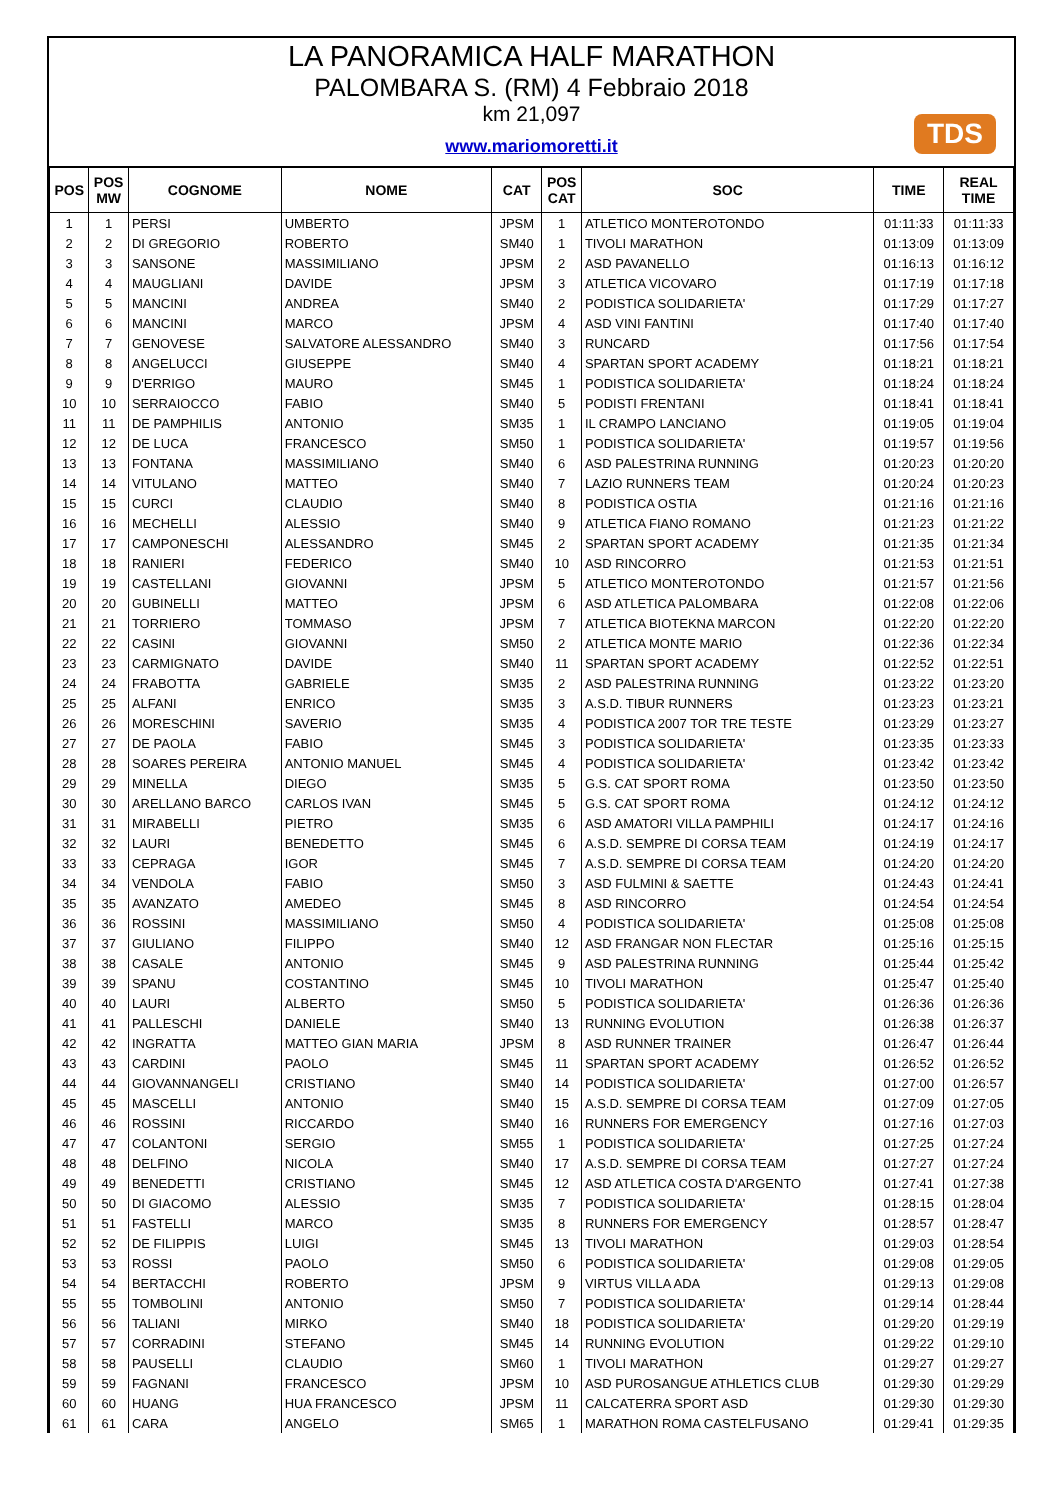LA PANORAMICA HALF MARATHON
PALOMBARA S. (RM) 4 Febbraio 2018
km 21,097
www.mariomoretti.it
TDS
| POS | POS MW | COGNOME | NOME | CAT | POS CAT | SOC | TIME | REAL TIME |
| --- | --- | --- | --- | --- | --- | --- | --- | --- |
| 1 | 1 | PERSI | UMBERTO | JPSM | 1 | ATLETICO MONTEROTONDO | 01:11:33 | 01:11:33 |
| 2 | 2 | DI GREGORIO | ROBERTO | SM40 | 1 | TIVOLI MARATHON | 01:13:09 | 01:13:09 |
| 3 | 3 | SANSONE | MASSIMILIANO | JPSM | 2 | ASD PAVANELLO | 01:16:13 | 01:16:12 |
| 4 | 4 | MAUGLIANI | DAVIDE | JPSM | 3 | ATLETICA VICOVARO | 01:17:19 | 01:17:18 |
| 5 | 5 | MANCINI | ANDREA | SM40 | 2 | PODISTICA SOLIDARIETA' | 01:17:29 | 01:17:27 |
| 6 | 6 | MANCINI | MARCO | JPSM | 4 | ASD VINI FANTINI | 01:17:40 | 01:17:40 |
| 7 | 7 | GENOVESE | SALVATORE ALESSANDRO | SM40 | 3 | RUNCARD | 01:17:56 | 01:17:54 |
| 8 | 8 | ANGELUCCI | GIUSEPPE | SM40 | 4 | SPARTAN SPORT ACADEMY | 01:18:21 | 01:18:21 |
| 9 | 9 | D'ERRIGO | MAURO | SM45 | 1 | PODISTICA SOLIDARIETA' | 01:18:24 | 01:18:24 |
| 10 | 10 | SERRAIOCCO | FABIO | SM40 | 5 | PODISTI FRENTANI | 01:18:41 | 01:18:41 |
| 11 | 11 | DE PAMPHILIS | ANTONIO | SM35 | 1 | IL CRAMPO LANCIANO | 01:19:05 | 01:19:04 |
| 12 | 12 | DE LUCA | FRANCESCO | SM50 | 1 | PODISTICA SOLIDARIETA' | 01:19:57 | 01:19:56 |
| 13 | 13 | FONTANA | MASSIMILIANO | SM40 | 6 | ASD PALESTRINA RUNNING | 01:20:23 | 01:20:20 |
| 14 | 14 | VITULANO | MATTEO | SM40 | 7 | LAZIO RUNNERS TEAM | 01:20:24 | 01:20:23 |
| 15 | 15 | CURCI | CLAUDIO | SM40 | 8 | PODISTICA OSTIA | 01:21:16 | 01:21:16 |
| 16 | 16 | MECHELLI | ALESSIO | SM40 | 9 | ATLETICA FIANO ROMANO | 01:21:23 | 01:21:22 |
| 17 | 17 | CAMPONESCHI | ALESSANDRO | SM45 | 2 | SPARTAN SPORT ACADEMY | 01:21:35 | 01:21:34 |
| 18 | 18 | RANIERI | FEDERICO | SM40 | 10 | ASD RINCORRO | 01:21:53 | 01:21:51 |
| 19 | 19 | CASTELLANI | GIOVANNI | JPSM | 5 | ATLETICO MONTEROTONDO | 01:21:57 | 01:21:56 |
| 20 | 20 | GUBINELLI | MATTEO | JPSM | 6 | ASD ATLETICA PALOMBARA | 01:22:08 | 01:22:06 |
| 21 | 21 | TORRIERO | TOMMASO | JPSM | 7 | ATLETICA BIOTEKNA MARCON | 01:22:20 | 01:22:20 |
| 22 | 22 | CASINI | GIOVANNI | SM50 | 2 | ATLETICA MONTE MARIO | 01:22:36 | 01:22:34 |
| 23 | 23 | CARMIGNATO | DAVIDE | SM40 | 11 | SPARTAN SPORT ACADEMY | 01:22:52 | 01:22:51 |
| 24 | 24 | FRABOTTA | GABRIELE | SM35 | 2 | ASD PALESTRINA RUNNING | 01:23:22 | 01:23:20 |
| 25 | 25 | ALFANI | ENRICO | SM35 | 3 | A.S.D. TIBUR RUNNERS | 01:23:23 | 01:23:21 |
| 26 | 26 | MORESCHINI | SAVERIO | SM35 | 4 | PODISTICA 2007 TOR TRE TESTE | 01:23:29 | 01:23:27 |
| 27 | 27 | DE PAOLA | FABIO | SM45 | 3 | PODISTICA SOLIDARIETA' | 01:23:35 | 01:23:33 |
| 28 | 28 | SOARES PEREIRA | ANTONIO MANUEL | SM45 | 4 | PODISTICA SOLIDARIETA' | 01:23:42 | 01:23:42 |
| 29 | 29 | MINELLA | DIEGO | SM35 | 5 | G.S. CAT SPORT ROMA | 01:23:50 | 01:23:50 |
| 30 | 30 | ARELLANO BARCO | CARLOS IVAN | SM45 | 5 | G.S. CAT SPORT ROMA | 01:24:12 | 01:24:12 |
| 31 | 31 | MIRABELLI | PIETRO | SM35 | 6 | ASD AMATORI VILLA PAMPHILI | 01:24:17 | 01:24:16 |
| 32 | 32 | LAURI | BENEDETTO | SM45 | 6 | A.S.D. SEMPRE DI CORSA TEAM | 01:24:19 | 01:24:17 |
| 33 | 33 | CEPRAGA | IGOR | SM45 | 7 | A.S.D. SEMPRE DI CORSA TEAM | 01:24:20 | 01:24:20 |
| 34 | 34 | VENDOLA | FABIO | SM50 | 3 | ASD FULMINI & SAETTE | 01:24:43 | 01:24:41 |
| 35 | 35 | AVANZATO | AMEDEO | SM45 | 8 | ASD RINCORRO | 01:24:54 | 01:24:54 |
| 36 | 36 | ROSSINI | MASSIMILIANO | SM50 | 4 | PODISTICA SOLIDARIETA' | 01:25:08 | 01:25:08 |
| 37 | 37 | GIULIANO | FILIPPO | SM40 | 12 | ASD FRANGAR NON FLECTAR | 01:25:16 | 01:25:15 |
| 38 | 38 | CASALE | ANTONIO | SM45 | 9 | ASD PALESTRINA RUNNING | 01:25:44 | 01:25:42 |
| 39 | 39 | SPANU | COSTANTINO | SM45 | 10 | TIVOLI MARATHON | 01:25:47 | 01:25:40 |
| 40 | 40 | LAURI | ALBERTO | SM50 | 5 | PODISTICA SOLIDARIETA' | 01:26:36 | 01:26:36 |
| 41 | 41 | PALLESCHI | DANIELE | SM40 | 13 | RUNNING EVOLUTION | 01:26:38 | 01:26:37 |
| 42 | 42 | INGRATTA | MATTEO GIAN MARIA | JPSM | 8 | ASD RUNNER TRAINER | 01:26:47 | 01:26:44 |
| 43 | 43 | CARDINI | PAOLO | SM45 | 11 | SPARTAN SPORT ACADEMY | 01:26:52 | 01:26:52 |
| 44 | 44 | GIOVANNANGELI | CRISTIANO | SM40 | 14 | PODISTICA SOLIDARIETA' | 01:27:00 | 01:26:57 |
| 45 | 45 | MASCELLI | ANTONIO | SM40 | 15 | A.S.D. SEMPRE DI CORSA TEAM | 01:27:09 | 01:27:05 |
| 46 | 46 | ROSSINI | RICCARDO | SM40 | 16 | RUNNERS FOR EMERGENCY | 01:27:16 | 01:27:03 |
| 47 | 47 | COLANTONI | SERGIO | SM55 | 1 | PODISTICA SOLIDARIETA' | 01:27:25 | 01:27:24 |
| 48 | 48 | DELFINO | NICOLA | SM40 | 17 | A.S.D. SEMPRE DI CORSA TEAM | 01:27:27 | 01:27:24 |
| 49 | 49 | BENEDETTI | CRISTIANO | SM45 | 12 | ASD ATLETICA COSTA D'ARGENTO | 01:27:41 | 01:27:38 |
| 50 | 50 | DI GIACOMO | ALESSIO | SM35 | 7 | PODISTICA SOLIDARIETA' | 01:28:15 | 01:28:04 |
| 51 | 51 | FASTELLI | MARCO | SM35 | 8 | RUNNERS FOR EMERGENCY | 01:28:57 | 01:28:47 |
| 52 | 52 | DE FILIPPIS | LUIGI | SM45 | 13 | TIVOLI MARATHON | 01:29:03 | 01:28:54 |
| 53 | 53 | ROSSI | PAOLO | SM50 | 6 | PODISTICA SOLIDARIETA' | 01:29:08 | 01:29:05 |
| 54 | 54 | BERTACCHI | ROBERTO | JPSM | 9 | VIRTUS VILLA ADA | 01:29:13 | 01:29:08 |
| 55 | 55 | TOMBOLINI | ANTONIO | SM50 | 7 | PODISTICA SOLIDARIETA' | 01:29:14 | 01:28:44 |
| 56 | 56 | TALIANI | MIRKO | SM40 | 18 | PODISTICA SOLIDARIETA' | 01:29:20 | 01:29:19 |
| 57 | 57 | CORRADINI | STEFANO | SM45 | 14 | RUNNING EVOLUTION | 01:29:22 | 01:29:10 |
| 58 | 58 | PAUSELLI | CLAUDIO | SM60 | 1 | TIVOLI MARATHON | 01:29:27 | 01:29:27 |
| 59 | 59 | FAGNANI | FRANCESCO | JPSM | 10 | ASD PUROSANGUE ATHLETICS CLUB | 01:29:30 | 01:29:29 |
| 60 | 60 | HUANG | HUA FRANCESCO | JPSM | 11 | CALCATERRA SPORT ASD | 01:29:30 | 01:29:30 |
| 61 | 61 | CARA | ANGELO | SM65 | 1 | MARATHON ROMA CASTELFUSANO | 01:29:41 | 01:29:35 |